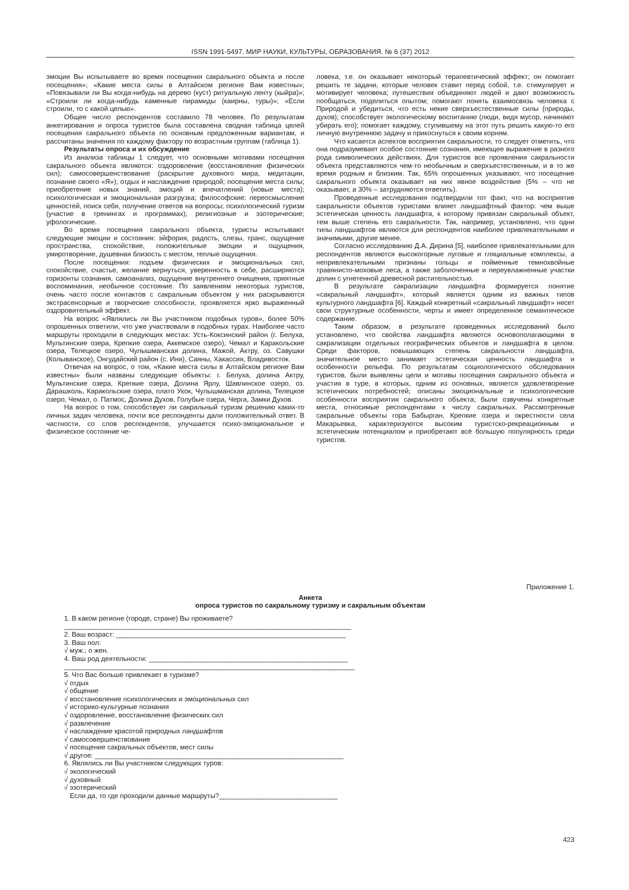ISSN 1991-5497. МИР НАУКИ, КУЛЬТУРЫ, ОБРАЗОВАНИЯ. № 6 (37) 2012
эмоции Вы испытываете во время посещения сакрального объекта и после посещения»; «Какие места силы в Алтайском регионе Вам известны»; «Повязывали ли Вы когда-нибудь на дерево (куст) ритуальную ленту (кыйра)»; «Строили ли когда-нибудь каменные пирамиды (каирны, туры)»; «Если строили, то с какой целью».
Общее число респондентов составило 78 человек. По результатам анкетирования и опроса туристов была составлена сводная таблица целей посещения сакрального объекта по основным предложенным вариантам, и рассчитаны значения по каждому фактору по возрастным группам (таблица 1).
Результаты опроса и их обсуждение
Из анализа таблицы 1 следует, что основными мотивами посещения сакрального объекта являются: оздоровление (восстановление физических сил); самосовершенствование (раскрытие духовного мира, медитации, познание своего «Я»); отдых и наслаждение природой; посещение места силы; приобретение новых знаний, эмоций и впечатлений (новые места); психологическая и эмоциональная разгрузка; философские: переосмысление ценностей, поиск себя, получение ответов на вопросы; психологический туризм (участие в тренингах и программах); религиозные и эзотерические; уфологические.
Во время посещения сакрального объекта, туристы испытывают следующие эмоции и состояния: эйфория, радость, слезы, транс, ощущение пространства, спокойствие, положительные эмоции и ощущения, умиротворение, душевная близость с местом, теплые ощущения.
После посещения: подъем физических и эмоциональных сил, спокойствие, счастье, желание вернуться, уверенность в себе, расширяются горизонты сознания, самоанализ, ощущение внутреннего очищения, приятные воспоминания, необычное состояние. По заявлениям некоторых туристов, очень часто после контактов с сакральным объектом у них раскрываются экстрасенсорные и творческие способности, проявляется ярко выраженный оздоровительный эффект.
На вопрос «Являлись ли Вы участником подобных туров», более 50% опрошенных ответили, что уже участвовали в подобных турах. Наиболее часто маршруты проходили в следующих местах: Усть-Коксинский район (г. Белуха, Мультинские озера, Крепкие озера, Аккемское озеро), Чемал и Каракольские озера, Телецкое озеро, Чулышманская долина, Мажой, Актру, оз. Савушки (Колыванское), Онгудайский район (с. Иня), Саяны, Хакассия, Владивосток.
Отвечая на вопрос, о том, «Какие места силы в Алтайском регионе Вам известны» были названы следующие объекты: г. Белуха, долина Актру, Мультинские озера, Крепкие озера, Долина Ярлу, Шавлинское озеро, оз. Дарашколь, Каракольские озера, плато Укок, Чулышманская долина, Телецкое озеро, Чемал, о. Патмос, Долина Духов, Голубые озера, Черга, Замки Духов.
На вопрос о том, способствует ли сакральный туризм решению каких-то личных задач человека, почти все респонденты дали положительный ответ. В частности, со слов респондентов, улучшается психо-эмоциональное и физическое состояние че-
ловека, т.е. он оказывает некоторый терапевтический эффект; он помогает решить те задачи, которые человек ставит перед собой, т.е. стимулирует и мотивирует человека; путешествия объединяют людей и дают возможность пообщаться, поделиться опытом; помогают понять взаимосвязь человека с Природой и убедиться, что есть некие сверхъестественные силы (природы, духов); способствует экологическому воспитанию (люди, видя мусор, начинают убирать его); помогает каждому, ступившему на этот путь решить какую-то его личную внутреннюю задачу и прикоснуться к своим корням.
Что касается аспектов восприятия сакральности, то следует отметить, что она подразумевает особое состояние сознания, имеющее выражение в разного рода символических действиях. Для туристов все проявления сакральности объекта представляются чем-то необычным и сверхъестественным, и в то же время родным и близким. Так, 65% опрошенных указывают, что посещение сакрального объекта оказывает на них явное воздействие (5% – что не оказывает, а 30% – затрудняются ответить).
Проведенные исследования подтвердили тот факт, что на восприятие сакральности объектов туристами влияет ландшафтный фактор: чем выше эстетическая ценность ландшафта, к которому привязан сакральный объект, тем выше степень его сакральности. Так, например, установлено, что одни типы ландшафтов являются для респондентов наиболее привлекательными и значимыми, другие менее.
Согласно исследованию Д.А. Дирина [5], наиболее привлекательными для респондентов являются высокогорные луговые и гляциальные комплексы, а непривлекательными признаны гольцы и пойменные темнохвойные травянисто-моховые леса, а также заболоченные и переувлажненные участки долин с угнетенной древесной растительностью.
В результате сакрализации ландшафта формируется понятие «сакральный ландшафт», который является одним из важных типов культурного ландшафта [6]. Каждый конкретный «сакральный ландшафт» несет свои структурные особенности, черты и имеет определенное семантическое содержание.
Таким образом, в результате проведенных исследований было установлено, что свойства ландшафта являются основополагающими в сакрализации отдельных географических объектов и ландшафта в целом. Среди факторов, повышающих степень сакральности ландшафта, значительное место занимает эстетическая ценность ландшафта и особенности рельефа. По результатам социологического обследования туристов, были выявлены цели и мотивы посещения сакрального объекта и участия в туре, в которых, одним из основных, является удовлетворение эстетических потребностей; описаны эмоциональные и психологические особенности восприятия сакрального объекта; были озвучены конкретные места, относимые респондентами к числу сакральных. Рассмотренные сакральные объекты гора Бабырган, Крепкие озера и окрестности села Макарьевка, характеризуются высоким туристско-рекреационным и эстетическим потенциалом и приобретают всё большую популярность среди туристов.
Приложение 1.
Анкета
опроса туристов по сакральному туризму и сакральным объектам
1. В каком регионе (городе, стране) Вы проживаете?
___________________________________________________________________________
2. Ваш возраст: ____________________________________________________________
3. Ваш пол:
√ муж.; о жен.
4. Ваш род деятельности: ____________________________________________________
____________________________________________________________________________
5. Что Вас больше привлекает в туризме?
√ отдых
√ общение
√ восстановление психологических и эмоциональных сил
√ историко-культурные познания
√ оздоровление, восстановление физических сил
√ развлечение
√ наслаждение красотой природных ландшафтов
√ самосовершенствование
√ посещение сакральных объектов, мест силы
√ другое: _________________________________________________________________
6. Являлись ли Вы участником следующих туров:
√ экологический
√ духовный
√ эзотерический
Если да, то где проходили данные маршруты?_______________________________
423